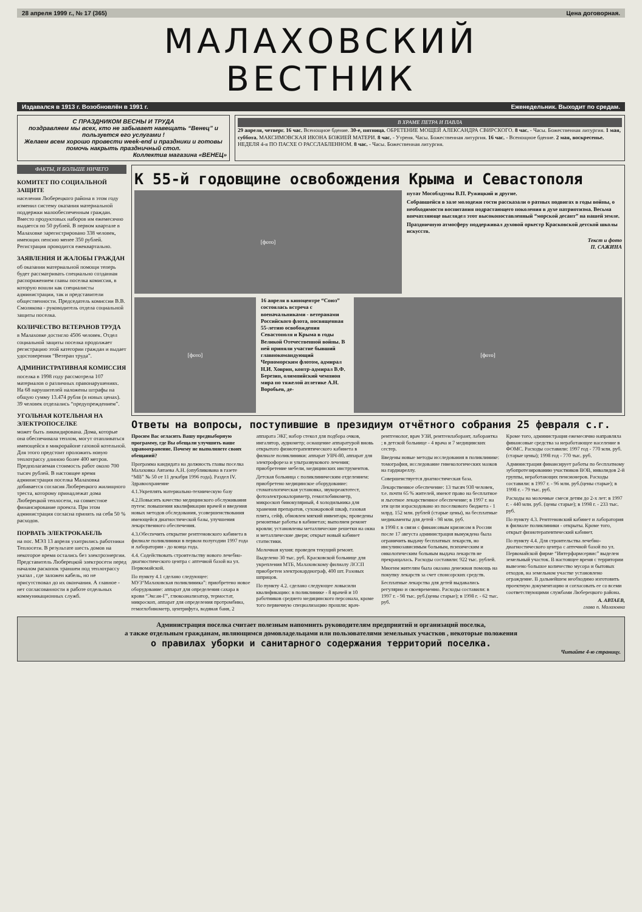28 апреля 1999 г., № 17 (365) Цена договорная.
МАЛАХОВСКИЙ
ВЕСТНИК
Издавался в 1913 г. Возобновлён в 1991 г. Еженедельник. Выходит по средам.
С ПРАЗДНИКОМ ВЕСНЫ И ТРУДА
поздравляем мы всех, кто не забывает навещать “Венец” и пользуется его услугами !
Желаем всем хорошо провести week-end и праздники и готовы помочь накрыть праздничный стол.
Коллектив магазина «ВЕНЕЦ»
В ХРАМЕ ПЕТРА И ПАВЛА
29 апреля, четверг. 16 час. Всенощное бдение. 30-е, пятница. ОБРЕТЕНИЕ МОЩЕЙ АЛЕКСАНДРА СВИРСКОГО. 8 час. - Часы. Божественная литургия. 1 мая, суббота. МАКСИМОВСКАЯ ИКОНА БОЖИЕЙ МАТЕРИ. 8 час. - Утреня. Часы. Божественная литургия. 16 час. - Всенощное бдение. 2 мая, воскресенье. НЕДЕЛЯ 4-я ПО ПАСХЕ О РАССЛАБЛЕННОМ. 8 час. - Часы. Божественная литургия.
ФАКТЫ, И БОЛЬШЕ НИЧЕГО
КОМИТЕТ ПО СОЦИАЛЬНОЙ ЗАЩИТЕ
населения Люберецкого района в этом году изменил систему оказания материальной поддержки малообеспеченным граждан. Вместо продуктовых наборов им ежемесячно выдается по 50 рублей. В первом квартале в Малаховке зарегистрировано 338 человек, имеющих пенсию менее 350 рублей. Регистрация проводится ежеквартально.
ЗАЯВЛЕНИЯ И ЖАЛОБЫ ГРАЖДАН
об оказании материальной помощи теперь будет рассматривать специально созданная распоряжением главы поселка комиссия, в которую вошли как специалисты администрации, так и представители общественности. Председатель комиссии В.В. Смолякова - руководитель отдела социальной защиты поселка.
КОЛИЧЕСТВО ВЕТЕРАНОВ ТРУДА
в Малаховке достигло 4506 человек. Отдел социальной защиты поселка продолжает регистрацию этой категории граждан и выдает удостоверения “Ветеран труда”.
АДМИНИСТРАТИВНАЯ КОМИССИЯ
поселка в 1998 году рассмотрела 107 материалов о различных правонарушениях. На 68 нарушителей наложены штрафы на общую сумму 13.474 рубля (в новых ценах). 39 человек отделались “предупреждением”.
УГОЛЬНАЯ КОТЕЛЬНАЯ НА ЭЛЕКТРОПОСЕЛКЕ
может быть ликвидирована. Дома, которые она обеспечивала теплом, могут отапливаться имеющейся в микрорайоне газовой котельной. Для этого предстоит проложить новую теплотрассу длиною более 400 метров. Предполагаемая стоимость работ около 700 тысяч рублей. В настоящее время администрация поселка Малаховка добивается согласия Люберецкого жилищного треста, которому принадлежат дома Люберецкой теплосети, на совместное финансирование проекта. При этом администрация согласна принять на себя 50 % расходов.
ПОРВАТЬ ЭЛЕКТРОКАБЕЛЬ
на пос. МЭЗ 13 апреля ухитрились работники Теплосети. В результате шесть домов на некоторое время остались без электроэнергии. Представитель Люберецкой электросети перед началом раскопок траншеи под теплотрассу указал , где заложен кабель, но не присутствовал до их окончания. А главное - нет согласованности в работе отдельных коммуникационных служб.
К 55-й годовщине освобождения Крыма и Севастополя
[фото]
путат Мособлдумы В.П. Ружицкий и другие.
Собравшейся в зале молодежи гости рассказали о ратных подвигах в годы войны, о необходимости воспитания подрастающего поколения в духе патриотизма. Весьма впечатляюще выглядел этот высокопоставленный “морской десант” на нашей земле.
Праздничную атмосферу поддерживал духовой оркестр Красковской детской школы искусств.
Текст и фото
П. САЖИНА
[фото]
16 апреля в киноцентре “Союз” состоялась встреча с военачальниками - ветеранами Российского флота, посвященная 55-летию освобождения Севастополя и Крыма в годы Великой Отечественной войны. В ней приняли участие бывший главнокомандующий Черноморским флотом, адмирал Н.И. Ховрин, контр-адмирал В.Ф. Березин, олимпийский чемпион мира по тяжелой атлетике А.Н. Воробьев, де-
[фото]
Ответы на вопросы, поступившие в президиум отчётного собрания 25 февраля с.г.
Просим Вас огласить Вашу предвыборную программу, где Вы обещали улучшить наше здравоохранение. Почему не выполняете своих обещаний?
Программа кандидата на должность главы поселка Малаховка Автаева А.Н. (опубликована в газете “МВ” № 50 от 11 декабря 1996 года). Раздел IV. Здравоохранение
4.1.Укреплять материально-техническую базу
4.2.Повысить качество медицинского обслуживания путем: повышения квалификации врачей и введения новых методов обследования, усовершенствования имеющейся диагностической базы, улучшения лекарственного обеспечения.
4.3.Обеспечить открытие рентгеновского кабинета в филиале поликлиники в первом полугодии 1997 года и лаборатории - до конца года.
4.4. Содействовать строительству нового лечебно-диагностического центра с аптечной базой на ул. Первомайской.
По пункту 4.1 сделано следующее: МУЗ“Малаховская поликлиника”: приобретено новое оборудование: аппарат для определения сахара в крови “Эксан-Г”, глюкоанализатор, термостат, микроскоп, аппарат для определения протромбина, гемоглобинометр, центрифуга, водяная баня, 2 аппарата ЭКГ, набор стекол для подбора очков, ингалятор, аудиометр; оснащение аппаратурой вновь открытого физиотерапевтического кабинета в филиале поликлиники: аппарат УВЧ-80, аппарат для электрофореза и ультразвукового лечения; приобретение мебели, медицинских инструментов.
Детская больница с поликлиническим отделением: приобретено медицинское оборудование: стоматологическая установка, звукореактотест, фотоэлектрокалориметр, гемоглобинометр, микроскоп бинокулярный, 4 холодильника для хранения препаратов, сухожаровой шкаф, газовая плита, сейф, обновлен мягкий инвентарь; проведены ремонтные работы в кабинетах; выполнен ремонт кровли; установлены металлические решетки на окна и металлические двери; открыт новый кабинет статистики.
Молочная кухня: проведен текущий ремонт.
Выделено 30 тыс. руб. Красковской больнице для укрепления МТБ, Малаховскому филиалу ЛССП приобретен электрокардиограф, 400 шт. Разовых шприцов.
По пункту 4.2. сделано следующее ловысили квалификацию: в поликлинике - 8 врачей и 10 работников среднего медицинского персонала, кроме того первичную специализацию прошли: врач-рентгенолог, врач УЗИ, рентгенлаборант, лаборантка ; в детской больнице - 4 врача и 7 медицинских сестер.
Введены новые методы исследования в поликлинике: томография, исследование гинекологических мазков на гардиареллу.
Совершенствуется диагностическая база.
Лекарственное обеспечение: 13 тысяч 930 человек, т.е. почти 65 % жителей, имеют право на бесплатное и льготное лекарственное обеспечение; в 1997 г. на эти цели израсходовано из поселкового бюджета - 1 млрд. 152 млн. рублей (старые цены), на бесплатные медикаменты для детей - 98 млн. руб.
в 1998 г. в связи с финансовым кризисом в России после 17 августа администрация вынуждена была ограничить выдачу бесплатных лекарств, но инсулинозависимым больным, психическим и онкологическим больным выдача лекарств не прекращалась. Расходы составили: 922 тыс. рублей.
Многим жителям была оказана денежная помощь на покупку лекарств за счет спонсорских средств.
Бесплатные лекарства для детей выдавались регулярно и своевременно. Расходы составили: в 1997 г. - 98 тыс. руб.(цены старые); в 1998 г. - 62 тыс. руб.
Кроме того, администрация ежемесячно направляла финансовые средства за неработающее население в ФОМС. Расходы составили: 1997 год - 770 млн. руб. (старые цены); 1998 год - 770 тыс. руб.
Администрация финансирует работы по бесплатному зубопротезированию участников ВОВ, инвалидов 2-й группы, неработающих пенсионеров. Расходы составили: в 1997 г. - 96 млн. руб.(цены старые); в 1998 г. - 79 тыс. руб.
Расходы на молочные смеси детям до 2-х лет: в 1997 г. - 440 млн. руб. (цены старые); в 1998 г. - 233 тыс. руб.
По пункту 4.3. Рентгеновский кабинет и лаборатория в филиале поликлиники - открыты. Кроме того, открыт физиотерапевтический кабинет.
По пункту 4.4. Для строительства лечебно-диагностического центра с аптечной базой по ул. Первомайской фирме “Интерфармсервис” выделен земельный участок. В настоящее время с территории вывезено большое количество мусора и бытовых отходов, на земельном участке установлено ограждение. В дальнейшем необходимо изготовить проектную документацию и согласовать ее со всеми соответствующими службами Люберецкого района.
А. АВТАЕВ,
глава п. Малаховка
Администрация поселка считает полезным напомнить руководителям предприятий и организаций поселка,
а также отдельным гражданам, являющимся домовладельцами или пользователями земельных участков , некоторые положения
о правилах уборки и санитарного содержания территорий поселка.
Читайте 4-ю страницу.